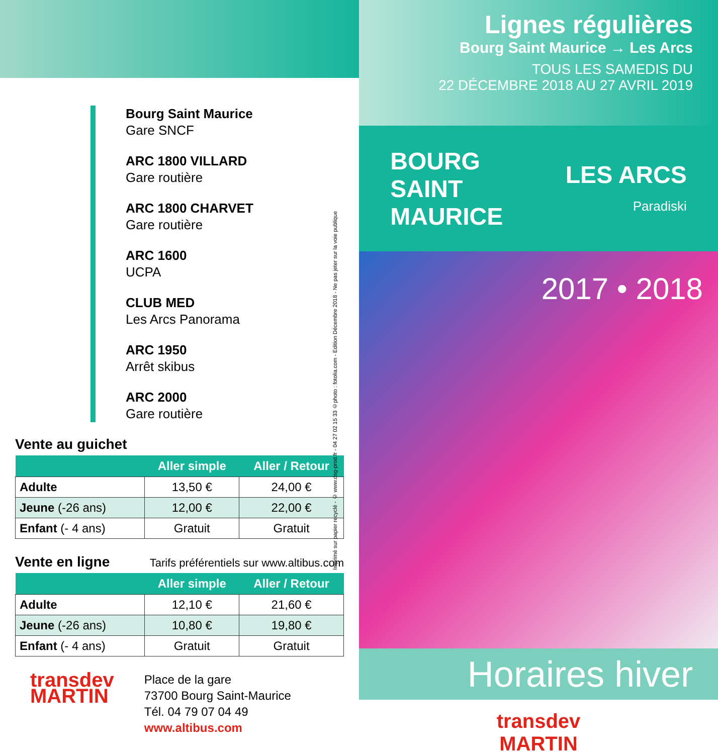Bourg Saint Maurice
Gare SNCF
ARC 1800 VILLARD
Gare routière
ARC 1800 CHARVET
Gare routière
ARC 1600
UCPA
CLUB MED
Les Arcs Panorama
ARC 1950
Arrêt skibus
ARC 2000
Gare routière
Imprimé sur papier recyclé - © www.dsg-prod.fr - 04 27 02 15 33 ©photo : fotolia.com - Edition Décembre 2018 - Ne pas jeter sur la voie publique
Vente au guichet
| | Aller simple | Aller / Retour |
| --- | --- | --- |
| Adulte | 13,50 € | 24,00 € |
| Jeune (-26 ans) | 12,00 € | 22,00 € |
| Enfant (- 4 ans) | Gratuit | Gratuit |
Vente en ligne
Tarifs préférentiels sur www.altibus.com
| | Aller simple | Aller / Retour |
| --- | --- | --- |
| Adulte | 12,10 € | 21,60 € |
| Jeune (-26 ans) | 10,80 € | 19,80 € |
| Enfant (- 4 ans) | Gratuit | Gratuit |
transdev
MARTIN
Place de la gare
73700 Bourg Saint-Maurice
Tél. 04 79 07 04 49
www.altibus.com
Lignes régulières
Bourg Saint Maurice → Les Arcs
TOUS LES SAMEDIS DU
22 DÉCEMBRE 2018 AU 27 AVRIL 2019
BOURG
SAINT
MAURICE
LES ARCS
Paradiski
2017 • 2018
Horaires hiver
transdev
MARTIN